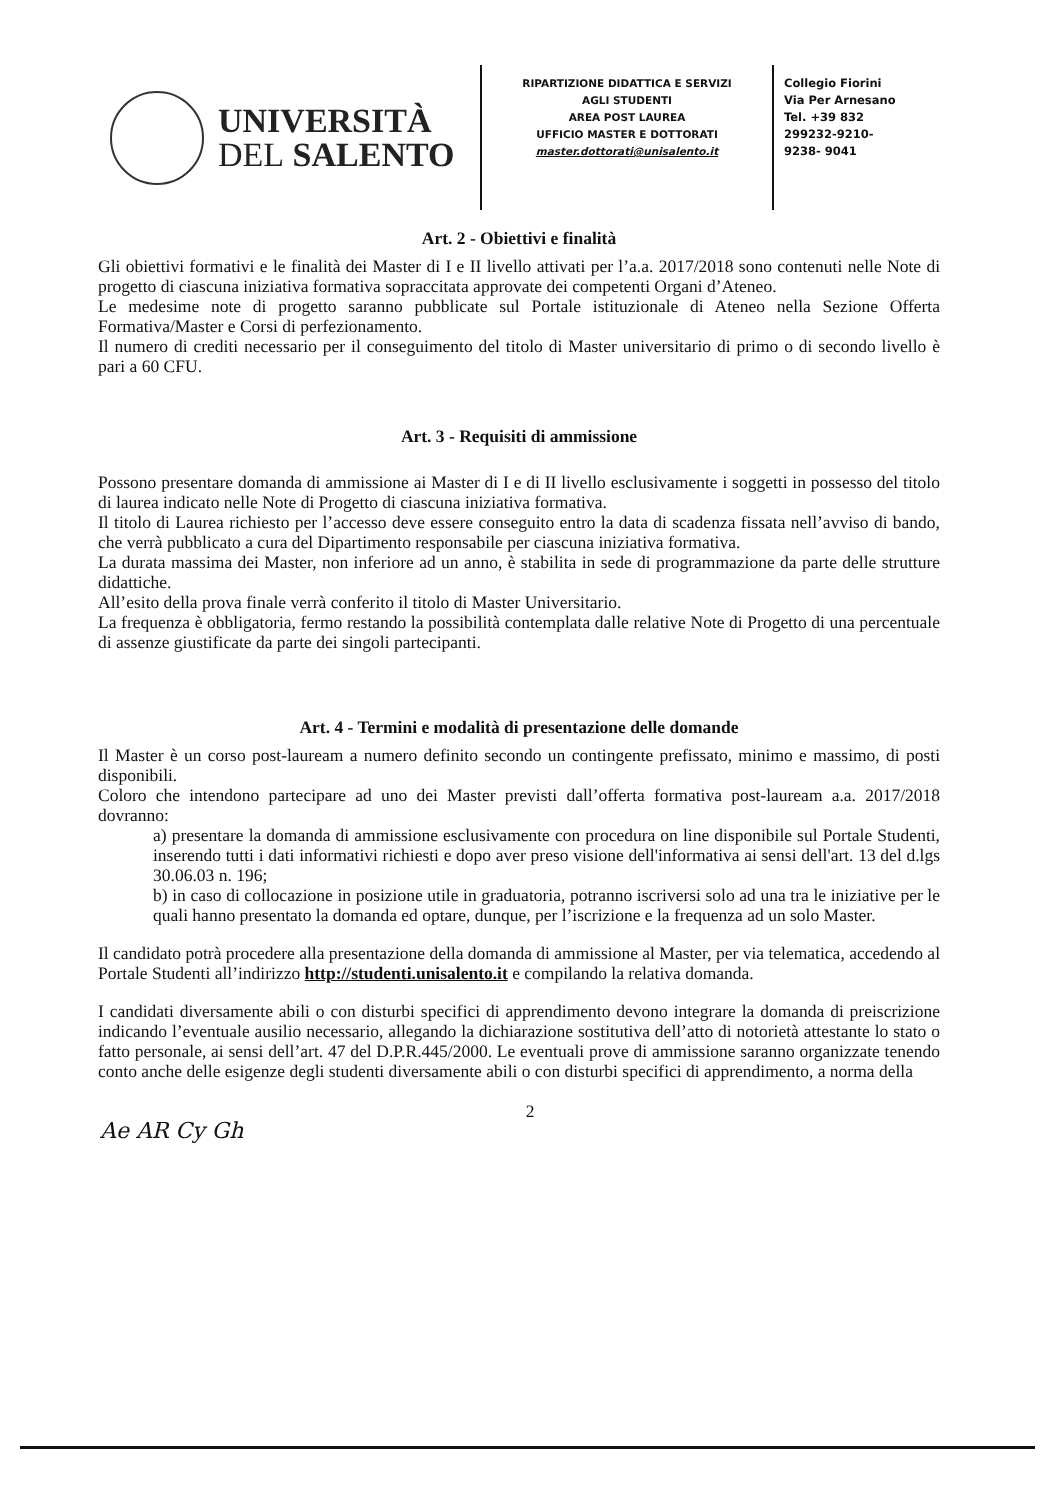UNIVERSITÀ
DEL SALENTO
RIPARTIZIONE DIDATTICA E SERVIZI
AGLI STUDENTI
AREA POST LAUREA
UFFICIO MASTER E DOTTORATI
master.dottorati@unisalento.it
Collegio Fiorini
Via Per Arnesano
Tel. +39 832
299232-9210-
9238- 9041
Art. 2 - Obiettivi e finalità
Gli obiettivi formativi e le finalità dei Master di I e II livello attivati per l’a.a. 2017/2018 sono contenuti nelle Note di progetto di ciascuna iniziativa formativa sopraccitata approvate dei competenti Organi d’Ateneo.
Le medesime note di progetto saranno pubblicate sul Portale istituzionale di Ateneo nella Sezione Offerta Formativa/Master e Corsi di perfezionamento.
Il numero di crediti necessario per il conseguimento del titolo di Master universitario di primo o di secondo livello è pari a 60 CFU.
Art. 3 - Requisiti di ammissione
Possono presentare domanda di ammissione ai Master di I e di II livello esclusivamente i soggetti in possesso del titolo di laurea indicato nelle Note di Progetto di ciascuna iniziativa formativa.
Il titolo di Laurea richiesto per l’accesso deve essere conseguito entro la data di scadenza fissata nell’avviso di bando, che verrà pubblicato a cura del Dipartimento responsabile per ciascuna iniziativa formativa.
La durata massima dei Master, non inferiore ad un anno, è stabilita in sede di programmazione da parte delle strutture didattiche.
All’esito della prova finale verrà conferito il titolo di Master Universitario.
La frequenza è obbligatoria, fermo restando la possibilità contemplata dalle relative Note di Progetto di una percentuale di assenze giustificate da parte dei singoli partecipanti.
Art. 4 - Termini e modalità di presentazione delle domande
Il Master è un corso post-lauream a numero definito secondo un contingente prefissato, minimo e massimo, di posti disponibili.
Coloro che intendono partecipare ad uno dei Master previsti dall’offerta formativa post-lauream a.a. 2017/2018 dovranno:
a) presentare la domanda di ammissione esclusivamente con procedura on line disponibile sul Portale Studenti, inserendo tutti i dati informativi richiesti e dopo aver preso visione dell'informativa ai sensi dell'art. 13 del d.lgs 30.06.03 n. 196;
b) in caso di collocazione in posizione utile in graduatoria, potranno iscriversi solo ad una tra le iniziative per le quali hanno presentato la domanda ed optare, dunque, per l’iscrizione e la frequenza ad un solo Master.
Il candidato potrà procedere alla presentazione della domanda di ammissione al Master, per via telematica, accedendo al Portale Studenti all’indirizzo http://studenti.unisalento.it e compilando la relativa domanda.
I candidati diversamente abili o con disturbi specifici di apprendimento devono integrare la domanda di preiscrizione indicando l’eventuale ausilio necessario, allegando la dichiarazione sostitutiva dell’atto di notorietà attestante lo stato o fatto personale, ai sensi dell’art. 47 del D.P.R.445/2000. Le eventuali prove di ammissione saranno organizzate tenendo conto anche delle esigenze degli studenti diversamente abili o con disturbi specifici di apprendimento, a norma della
2
Ae AR Cy Gh